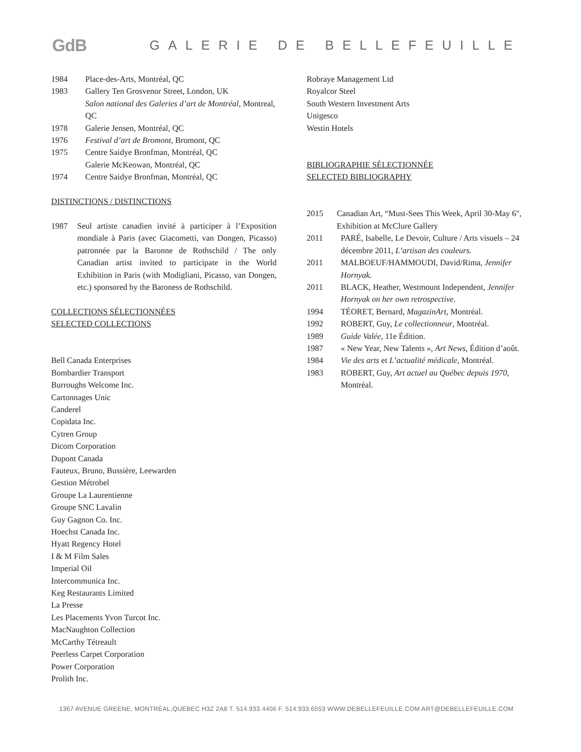GdB GALERIE DE BELLEFEUILLE
1984 Place-des-Arts, Montréal, QC
1983 Gallery Ten Grosvenor Street, London, UK
Salon national des Galeries d’art de Montréal, Montreal, QC
1978 Galerie Jensen, Montréal, QC
1976 Festival d’art de Bromont, Bromont, QC
1975 Centre Saidye Bronfman, Montréal, QC
Galerie McKeowan, Montréal, QC
1974 Centre Saidye Bronfman, Montréal, QC
DISTINCTIONS / DISTINCTIONS
1987 Seul artiste canadien invité à participer à l’Exposition mondiale à Paris (avec Giacometti, van Dongen, Picasso) patronnée par la Baronne de Rothschild / The only Canadian artist invited to participate in the World Exhibition in Paris (with Modigliani, Picasso, van Dongen, etc.) sponsored by the Baroness de Rothschild.
COLLECTIONS SÉLECTIONNÉES
SELECTED COLLECTIONS
Bell Canada Enterprises
Bombardier Transport
Burroughs Welcome Inc.
Cartonnages Unic
Canderel
Copidata Inc.
Cytren Group
Dicom Corporation
Dupont Canada
Fauteux, Bruno, Bussière, Leewarden
Gestion Métrobel
Groupe La Laurentienne
Groupe SNC Lavalin
Guy Gagnon Co. Inc.
Hoechst Canada Inc.
Hyatt Regency Hotel
I & M Film Sales
Imperial Oil
Intercommunica Inc.
Keg Restaurants Limited
La Presse
Les Placements Yvon Turcot Inc.
MacNaughton Collection
McCarthy Tétreault
Peerless Carpet Corporation
Power Corporation
Prolith Inc.
Robraye Management Ltd
Royalcor Steel
South Western Investment Arts
Unigesco
Westin Hotels
BIBLIOGRAPHIE SÉLECTIONNÉE
SELECTED BIBLIOGRAPHY
2015 Canadian Art, “Must-Sees This Week, April 30-May 6", Exhibition at McClure Gallery
2011 PARÉ, Isabelle, Le Devoir, Culture / Arts visuels – 24 décembre 2011, L’artisan des couleurs.
2011 MALBOEUF/HAMMOUDI, David/Rima, Jennifer Hornyak.
2011 BLACK, Heather, Westmount Independent, Jennifer Hornyak on her own retrospective.
1994 TÉORET, Bernard, MagazinArt, Montréal.
1992 ROBERT, Guy, Le collectionneur, Montréal.
1989 Guide Valée, 11e Édition.
1987 « New Year, New Talents », Art News, Édition d’août.
1984 Vie des arts et L’actualité médicale, Montréal.
1983 ROBERT, Guy, Art actuel au Québec depuis 1970, Montréal.
1367 AVENUE GREENE, MONTRÉAL,QUÉBEC H3Z 2A8 T. 514.933.4406 F. 514.933.6553 WWW.DEBELLEFEUILLE.COM ART@DEBELLEFEUILLE.COM